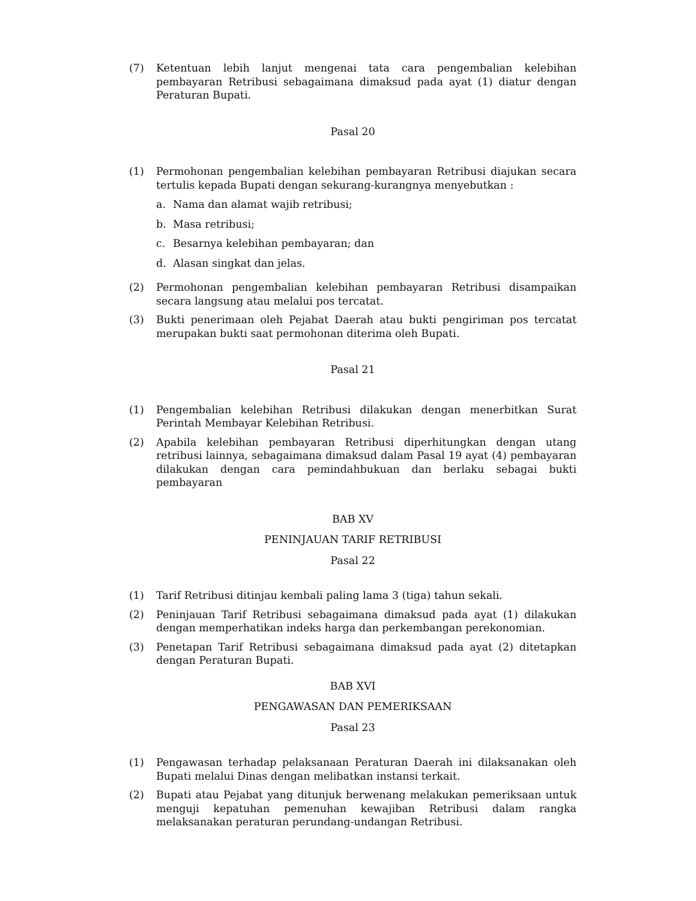(7) Ketentuan lebih lanjut mengenai tata cara pengembalian kelebihan pembayaran Retribusi sebagaimana dimaksud pada ayat (1) diatur dengan Peraturan Bupati.
Pasal 20
(1) Permohonan pengembalian kelebihan pembayaran Retribusi diajukan secara tertulis kepada Bupati dengan sekurang-kurangnya menyebutkan :
a. Nama dan alamat wajib retribusi;
b. Masa retribusi;
c. Besarnya kelebihan pembayaran; dan
d. Alasan singkat dan jelas.
(2) Permohonan pengembalian kelebihan pembayaran Retribusi disampaikan secara langsung atau melalui pos tercatat.
(3) Bukti penerimaan oleh Pejabat Daerah atau bukti pengiriman pos tercatat merupakan bukti saat permohonan diterima oleh Bupati.
Pasal 21
(1) Pengembalian kelebihan Retribusi dilakukan dengan menerbitkan Surat Perintah Membayar Kelebihan Retribusi.
(2) Apabila kelebihan pembayaran Retribusi diperhitungkan dengan utang retribusi lainnya, sebagaimana dimaksud dalam Pasal 19 ayat (4) pembayaran dilakukan dengan cara pemindahbukuan dan berlaku sebagai bukti pembayaran
BAB XV
PENINJAUAN TARIF RETRIBUSI
Pasal 22
(1) Tarif Retribusi ditinjau kembali paling lama 3 (tiga) tahun sekali.
(2) Peninjauan Tarif Retribusi sebagaimana dimaksud pada ayat (1) dilakukan dengan memperhatikan indeks harga dan perkembangan perekonomian.
(3) Penetapan Tarif Retribusi sebagaimana dimaksud pada ayat (2) ditetapkan dengan Peraturan Bupati.
BAB XVI
PENGAWASAN DAN PEMERIKSAAN
Pasal 23
(1) Pengawasan terhadap pelaksanaan Peraturan Daerah ini dilaksanakan oleh Bupati melalui Dinas dengan melibatkan instansi terkait.
(2) Bupati atau Pejabat yang ditunjuk berwenang melakukan pemeriksaan untuk menguji kepatuhan pemenuhan kewajiban Retribusi dalam rangka melaksanakan peraturan perundang-undangan Retribusi.